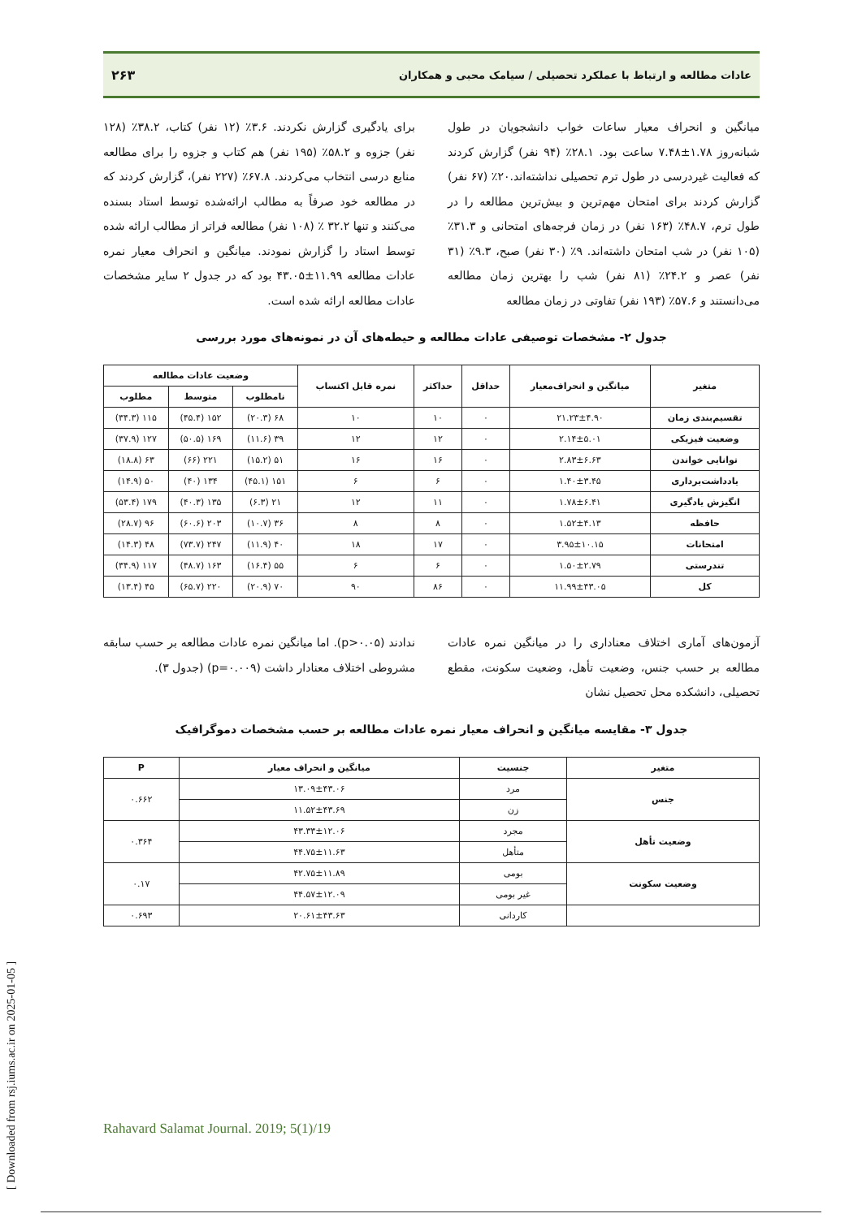عادات مطالعه و ارتباط با عملکرد تحصیلی / سیامک محبی و همکاران ۲۶۳
میانگین و انحراف معیار ساعات خواب دانشجویان در طول شبانه‌روز ۱.۷۸±۷.۴۸ ساعت بود. ۲۸.۱٪ (۹۴ نفر) گزارش کردند که فعالیت غیردرسی در طول ترم تحصیلی نداشته‌اند.۲۰٪ (۶۷ نفر) گزارش کردند برای امتحان مهم‌ترین و بیش‌ترین مطالعه را در طول ترم، ۴۸.۷٪ (۱۶۳ نفر) در زمان فرجه‌های امتحانی و ۳۱.۳٪ (۱۰۵ نفر) در شب امتحان داشته‌اند. ۹٪ (۳۰ نفر) صبح، ۹.۳٪ (۳۱ نفر) عصر و ۲۴.۲٪ (۸۱ نفر) شب را بهترین زمان مطالعه می‌دانستند و ۵۷.۶٪ (۱۹۳ نفر) تفاوتی در زمان مطالعه
برای یادگیری گزارش نکردند. ۳.۶٪ (۱۲ نفر) کتاب، ۳۸.۲٪ (۱۲۸ نفر) جزوه و ۵۸.۲٪ (۱۹۵ نفر) هم کتاب و جزوه را برای مطالعه منابع درسی انتخاب می‌کردند. ۶۷.۸٪ (۲۲۷ نفر)، گزارش کردند که در مطالعه خود صرفاً به مطالب ارائه‌شده توسط استاد بسنده می‌کنند و تنها ۳۲.۲ ٪ (۱۰۸ نفر) مطالعه فراتر از مطالب ارائه شده توسط استاد را گزارش نمودند. میانگین و انحراف معیار نمره عادات مطالعه ۱۱.۹۹±۴۳.۰۵ بود که در جدول ۲ سایر مشخصات عادات مطالعه ارائه شده است.
جدول ۲- مشخصات توصیفی عادات مطالعه و حیطه‌های آن در نمونه‌های مورد بررسی
| متغیر | میانگین و انحراف‌معیار | حداقل | حداکثر | نمره قابل اکتساب | وضعیت عادات مطالعه | | |
| --- | --- | --- | --- | --- | --- | --- | --- |
| | | | | | نامطلوب | متوسط | مطلوب |
| تقسیم‌بندی زمان | ۲۱.۲۳±۴.۹۰ | ۰ | ۱۰ | ۱۰ | ۶۸ (۲۰.۳) | ۱۵۲ (۴۵.۴) | ۱۱۵ (۳۴.۳) |
| وضعیت فیزیکی | ۲.۱۴±۵.۰۱ | ۰ | ۱۲ | ۱۲ | ۳۹ (۱۱.۶) | ۱۶۹ (۵۰.۵) | ۱۲۷ (۳۷.۹) |
| توانایی خواندن | ۲.۸۳±۶.۶۳ | ۰ | ۱۶ | ۱۶ | ۵۱ (۱۵.۲) | ۲۲۱ (۶۶) | ۶۳ (۱۸.۸) |
| یادداشت‌برداری | ۱.۴۰±۳.۴۵ | ۰ | ۶ | ۶ | ۱۵۱ (۴۵.۱) | ۱۳۴ (۴۰) | ۵۰ (۱۴.۹) |
| انگیزش یادگیری | ۱.۷۸±۶.۴۱ | ۰ | ۱۱ | ۱۲ | ۲۱ (۶.۳) | ۱۳۵ (۴۰.۳) | ۱۷۹ (۵۳.۴) |
| حافظه | ۱.۵۲±۴.۱۳ | ۰ | ۸ | ۸ | ۳۶ (۱۰.۷) | ۲۰۳ (۶۰.۶) | ۹۶ (۲۸.۷) |
| امتحانات | ۳.۹۵±۱۰.۱۵ | ۰ | ۱۷ | ۱۸ | ۴۰ (۱۱.۹) | ۲۴۷ (۷۳.۷) | ۴۸ (۱۴.۳) |
| تندرستی | ۱.۵۰±۲.۷۹ | ۰ | ۶ | ۶ | ۵۵ (۱۶.۴) | ۱۶۳ (۴۸.۷) | ۱۱۷ (۳۴.۹) |
| کل | ۱۱.۹۹±۴۳.۰۵ | ۰ | ۸۶ | ۹۰ | ۷۰ (۲۰.۹) | ۲۲۰ (۶۵.۷) | ۴۵ (۱۳.۴) |
آزمون‌های آماری اختلاف معناداری را در میانگین نمره عادات مطالعه بر حسب جنس، وضعیت تأهل، وضعیت سکونت، مقطع تحصیلی، دانشکده محل تحصیل نشان
ندادند (p>۰.۰۵). اما میانگین نمره عادات مطالعه بر حسب سابقه مشروطی اختلاف معنادار داشت (p=۰.۰۰۹) (جدول ۳).
جدول ۳- مقایسه میانگین و انحراف معیار نمره عادات مطالعه بر حسب مشخصات دموگرافیک
| متغیر | جنسیت | میانگین و انحراف معیار | P |
| --- | --- | --- | --- |
| جنس | مرد | ۱۳.۰۹±۴۳.۰۶ | ۰.۶۶۲ |
| | زن | ۱۱.۵۲±۴۳.۶۹ | |
| وضعیت تأهل | مجرد | ۴۳.۳۳±۱۲.۰۶ | ۰.۳۶۴ |
| | متأهل | ۴۴.۷۵±۱۱.۶۳ | |
| وضعیت سکونت | بومی | ۴۲.۷۵±۱۱.۸۹ | ۰.۱۷ |
| | غیر بومی | ۴۴.۵۷±۱۲.۰۹ | |
| | کاردانی | ۲۰.۶۱±۴۳.۶۳ | ۰.۶۹۳ |
[ Downloaded from rsj.iums.ac.ir on 2025-01-05 ]
Rahavard Salamat Journal. 2019; 5(1)/19